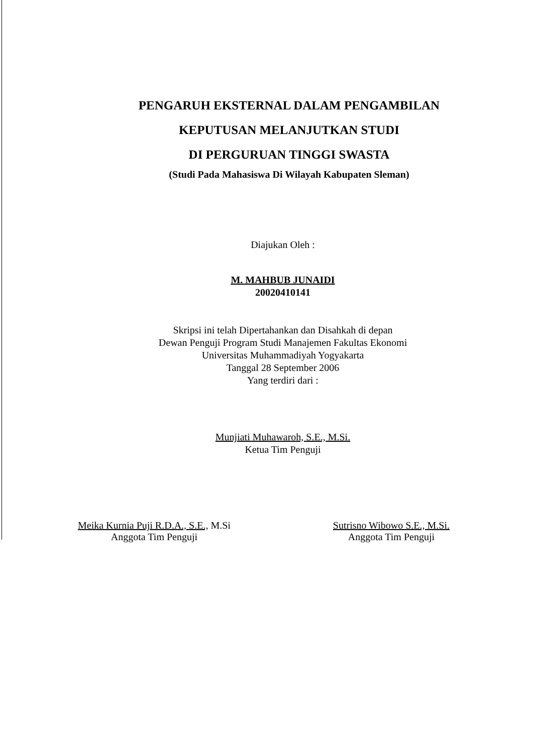PENGARUH EKSTERNAL DALAM PENGAMBILAN
KEPUTUSAN MELANJUTKAN STUDI
DI PERGURUAN TINGGI SWASTA
(Studi Pada Mahasiswa Di Wilayah Kabupaten Sleman)
Diajukan Oleh :
M. MAHBUB JUNAIDI
20020410141
Skripsi ini telah Dipertahankan dan Disahkah di depan
Dewan Penguji Program Studi Manajemen Fakultas Ekonomi
Universitas Muhammadiyah Yogyakarta
Tanggal 28 September 2006
Yang terdiri dari :
Munjiati Muhawaroh, S.E., M.Si.
Ketua Tim Penguji
Meika Kurnia Puji R.D.A., S.E., M.Si
Anggota Tim Penguji
Sutrisno Wibowo S.E., M.Si.
Anggota Tim Penguji